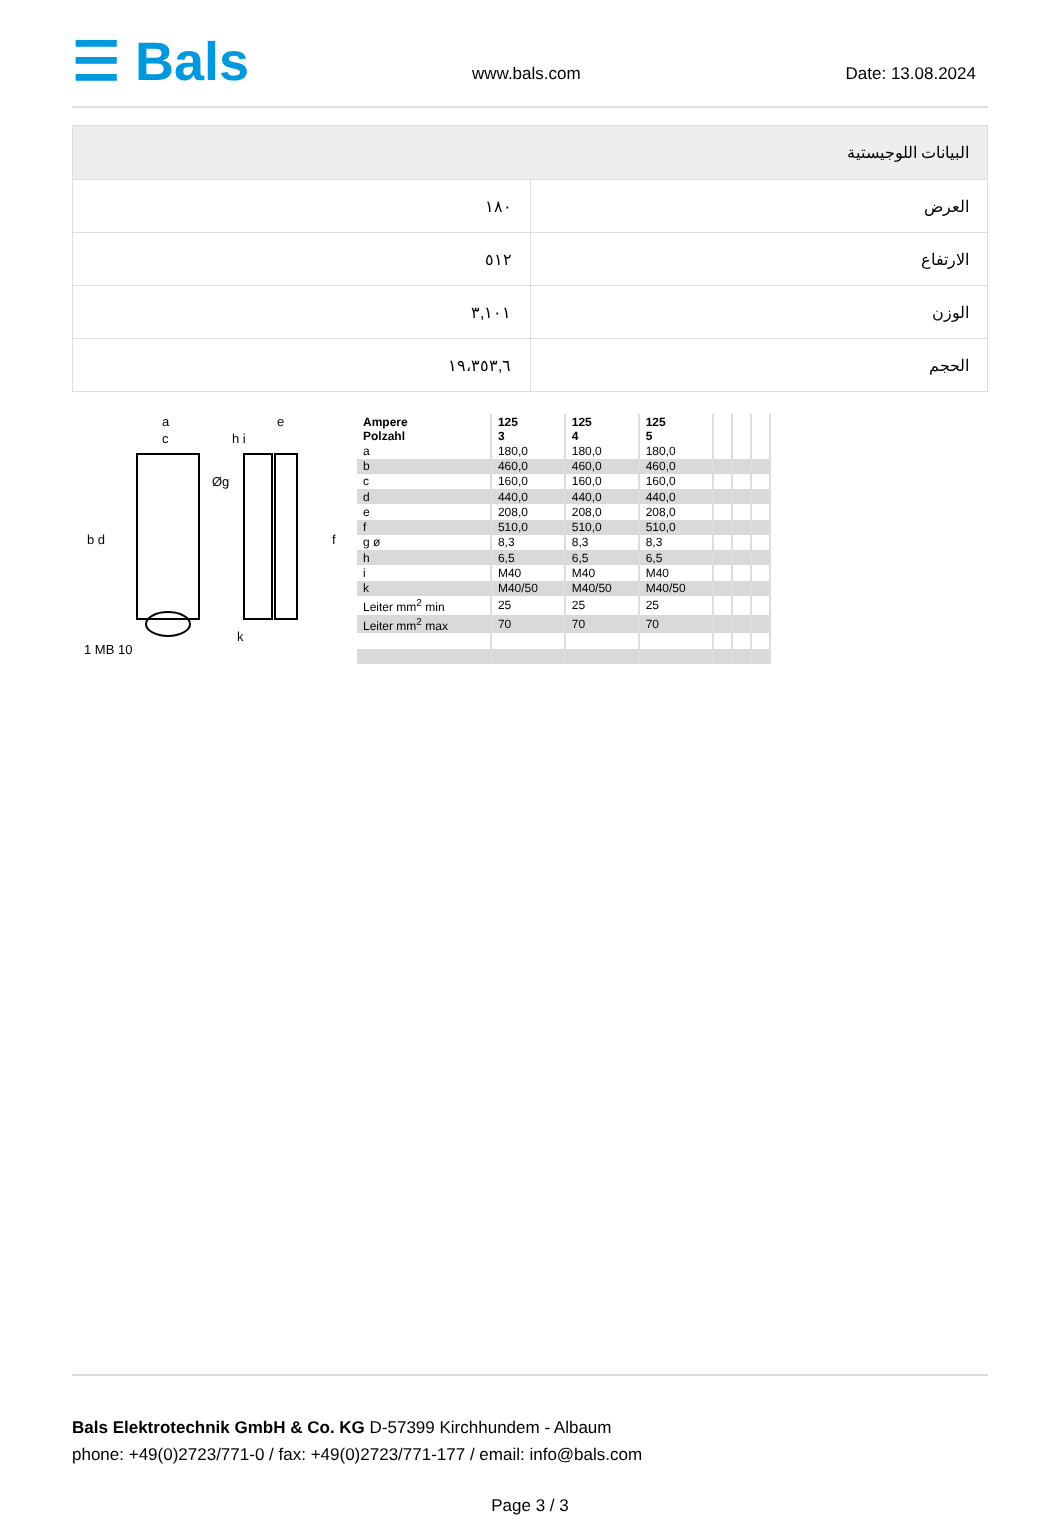☰ Bals
www.bals.com
Date: 13.08.2024
| البيانات اللوجيستية | |
| --- | --- |
| العرض | ١٨٠ |
| الارتفاع | ٥١٢ |
| الوزن | ٣,١٠١ |
| الحجم | ١٩،٣٥٣,٦ |
a
c
e
h i
Øg
b d f
k
1 MB 10
| Ampere Polzahl | 125 3 | 125 4 | 125 5 | | | |
| a | 180,0 | 180,0 | 180,0 | | | |
| b | 460,0 | 460,0 | 460,0 | | | |
| c | 160,0 | 160,0 | 160,0 | | | |
| d | 440,0 | 440,0 | 440,0 | | | |
| e | 208,0 | 208,0 | 208,0 | | | |
| f | 510,0 | 510,0 | 510,0 | | | |
| g ø | 8,3 | 8,3 | 8,3 | | | |
| h | 6,5 | 6,5 | 6,5 | | | |
| i | M40 | M40 | M40 | | | |
| k | M40/50 | M40/50 | M40/50 | | | |
| Leiter mm<sup>2</sup> min | 25 | 25 | 25 | | | |
| Leiter mm<sup>2</sup> max | 70 | 70 | 70 | | | |
Bals Elektrotechnik GmbH & Co. KG D-57399 Kirchhundem - Albaum
phone: +49(0)2723/771-0 / fax: +49(0)2723/771-177 / email: info@bals.com
Page 3 / 3